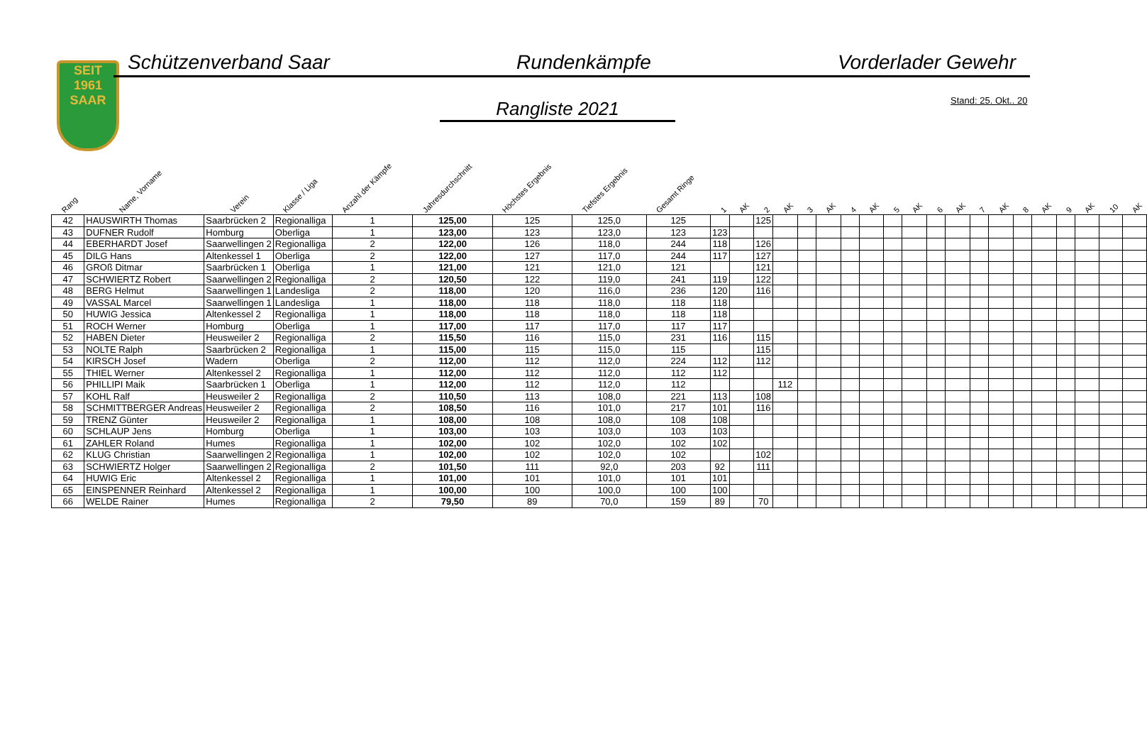SEIT 1961
SAAR
Schützenverband Saar Rundenkämpfe Vorderlader Gewehr
Stand: 25. Okt.. 20
Rangliste 2021
| Rang | Name, Vorname | Verein | Klasse / Liga | Anzahl der Kämpfe | Jahresdurchschnitt | Höchstes Ergebnis | Tiefstes Ergebnis | Gesamt Ringe | 1 | AK | 2 | AK | 3 | AK | 4 | AK | 5 | AK | 6 | AK | 7 | AK | 8 | AK | 9 | AK | 10 | AK |
| --- | --- | --- | --- | --- | --- | --- | --- | --- | --- | --- | --- | --- | --- | --- | --- | --- | --- | --- | --- | --- | --- | --- | --- | --- | --- | --- | --- | --- |
| 42 | HAUSWIRTH Thomas | Saarbrücken 2 | Regionalliga | 1 | 125,00 | 125 | 125,0 | 125 | | | 125 | | | | | | | | | | | | | | | | | |
| 43 | DUFNER Rudolf | Homburg | Oberliga | 1 | 123,00 | 123 | 123,0 | 123 | 123 | | | | | | | | | | | | | | | | | | | |
| 44 | EBERHARDT Josef | Saarwellingen 2 | Regionalliga | 2 | 122,00 | 126 | 118,0 | 244 | 118 | | 126 | | | | | | | | | | | | | | | | | |
| 45 | DILG Hans | Altenkessel 1 | Oberliga | 2 | 122,00 | 127 | 117,0 | 244 | 117 | | 127 | | | | | | | | | | | | | | | | | |
| 46 | GROß Ditmar | Saarbrücken 1 | Oberliga | 1 | 121,00 | 121 | 121,0 | 121 | | | 121 | | | | | | | | | | | | | | | | | |
| 47 | SCHWIERTZ Robert | Saarwellingen 2 | Regionalliga | 2 | 120,50 | 122 | 119,0 | 241 | 119 | | 122 | | | | | | | | | | | | | | | | | |
| 48 | BERG Helmut | Saarwellingen 1 | Landesliga | 2 | 118,00 | 120 | 116,0 | 236 | 120 | | 116 | | | | | | | | | | | | | | | | | |
| 49 | VASSAL Marcel | Saarwellingen 1 | Landesliga | 1 | 118,00 | 118 | 118,0 | 118 | 118 | | | | | | | | | | | | | | | | | | | |
| 50 | HUWIG Jessica | Altenkessel 2 | Regionalliga | 1 | 118,00 | 118 | 118,0 | 118 | 118 | | | | | | | | | | | | | | | | | | | |
| 51 | ROCH Werner | Homburg | Oberliga | 1 | 117,00 | 117 | 117,0 | 117 | 117 | | | | | | | | | | | | | | | | | | | |
| 52 | HABEN Dieter | Heusweiler 2 | Regionalliga | 2 | 115,50 | 116 | 115,0 | 231 | 116 | | 115 | | | | | | | | | | | | | | | | | |
| 53 | NOLTE Ralph | Saarbrücken 2 | Regionalliga | 1 | 115,00 | 115 | 115,0 | 115 | | | 115 | | | | | | | | | | | | | | | | | |
| 54 | KIRSCH Josef | Wadern | Oberliga | 2 | 112,00 | 112 | 112,0 | 224 | 112 | | 112 | | | | | | | | | | | | | | | | | |
| 55 | THIEL Werner | Altenkessel 2 | Regionalliga | 1 | 112,00 | 112 | 112,0 | 112 | 112 | | | | | | | | | | | | | | | | | | | |
| 56 | PHILLIPI Maik | Saarbrücken 1 | Oberliga | 1 | 112,00 | 112 | 112,0 | 112 | | | | 112 | | | | | | | | | | | | | | | | |
| 57 | KOHL Ralf | Heusweiler 2 | Regionalliga | 2 | 110,50 | 113 | 108,0 | 221 | 113 | | 108 | | | | | | | | | | | | | | | | | |
| 58 | SCHMITTBERGER Andreas | Heusweiler 2 | Regionalliga | 2 | 108,50 | 116 | 101,0 | 217 | 101 | | 116 | | | | | | | | | | | | | | | | | |
| 59 | TRENZ Günter | Heusweiler 2 | Regionalliga | 1 | 108,00 | 108 | 108,0 | 108 | 108 | | | | | | | | | | | | | | | | | | | |
| 60 | SCHLAUP Jens | Homburg | Oberliga | 1 | 103,00 | 103 | 103,0 | 103 | 103 | | | | | | | | | | | | | | | | | | | |
| 61 | ZAHLER Roland | Humes | Regionalliga | 1 | 102,00 | 102 | 102,0 | 102 | 102 | | | | | | | | | | | | | | | | | | | |
| 62 | KLUG Christian | Saarwellingen 2 | Regionalliga | 1 | 102,00 | 102 | 102,0 | 102 | | | 102 | | | | | | | | | | | | | | | | | |
| 63 | SCHWIERTZ Holger | Saarwellingen 2 | Regionalliga | 2 | 101,50 | 111 | 92,0 | 203 | 92 | | 111 | | | | | | | | | | | | | | | | | |
| 64 | HUWIG Eric | Altenkessel 2 | Regionalliga | 1 | 101,00 | 101 | 101,0 | 101 | 101 | | | | | | | | | | | | | | | | | | | |
| 65 | EINSPENNER Reinhard | Altenkessel 2 | Regionalliga | 1 | 100,00 | 100 | 100,0 | 100 | 100 | | | | | | | | | | | | | | | | | | | |
| 66 | WELDE Rainer | Humes | Regionalliga | 2 | 79,50 | 89 | 70,0 | 159 | 89 | | 70 | | | | | | | | | | | | | | | | | |